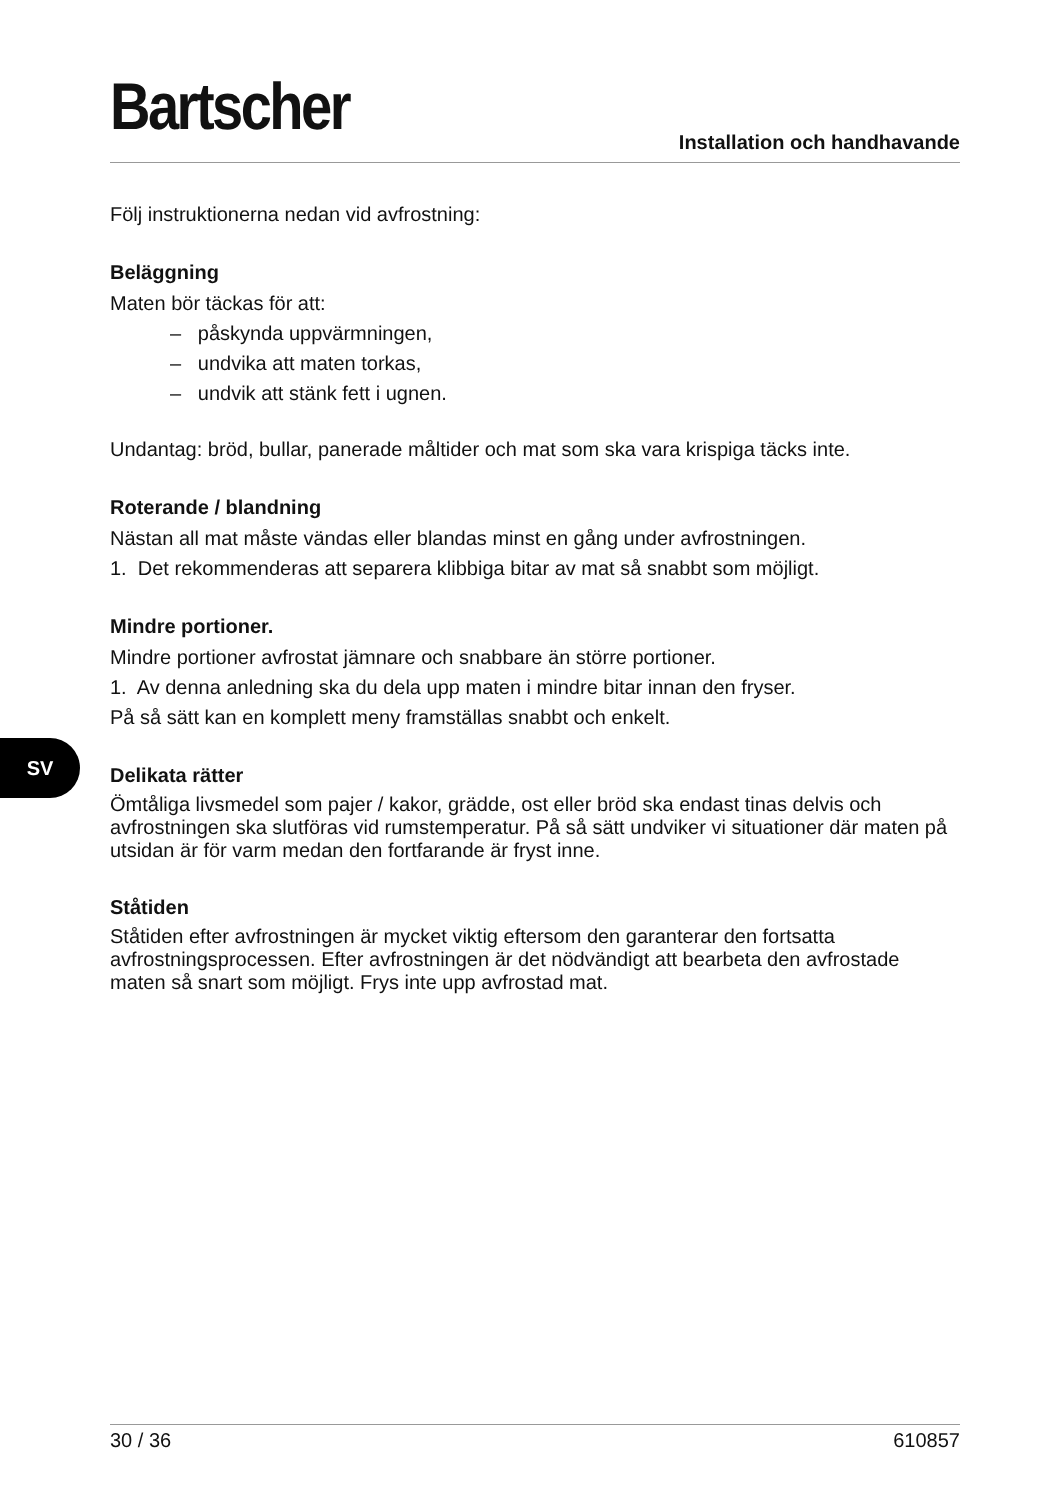Bartscher
Installation och handhavande
Följ instruktionerna nedan vid avfrostning:
Beläggning
Maten bör täckas för att:
– påskynda uppvärmningen,
– undvika att maten torkas,
– undvik att stänk fett i ugnen.
Undantag: bröd, bullar, panerade måltider och mat som ska vara krispiga täcks inte.
Roterande / blandning
Nästan all mat måste vändas eller blandas minst en gång under avfrostningen.
1. Det rekommenderas att separera klibbiga bitar av mat så snabbt som möjligt.
Mindre portioner.
Mindre portioner avfrostat jämnare och snabbare än större portioner.
1. Av denna anledning ska du dela upp maten i mindre bitar innan den fryser.
På så sätt kan en komplett meny framställas snabbt och enkelt.
Delikata rätter
Ömtåliga livsmedel som pajer / kakor, grädde, ost eller bröd ska endast tinas delvis och avfrostningen ska slutföras vid rumstemperatur. På så sätt undviker vi situationer där maten på utsidan är för varm medan den fortfarande är fryst inne.
Ståtiden
Ståtiden efter avfrostningen är mycket viktig eftersom den garanterar den fortsatta avfrostningsprocessen. Efter avfrostningen är det nödvändigt att bearbeta den avfrostade maten så snart som möjligt. Frys inte upp avfrostad mat.
SV
30 / 36 610857